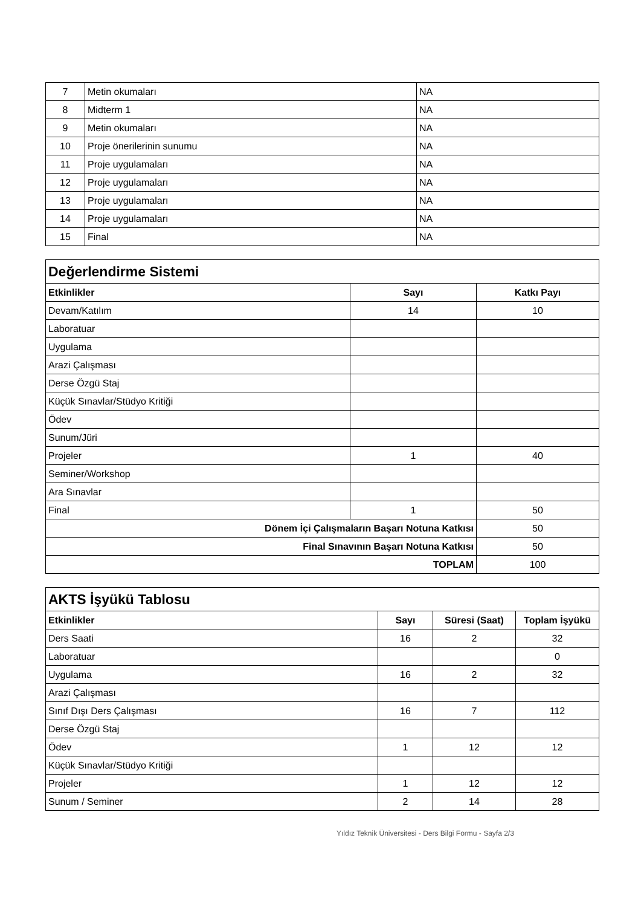| 7 | Metin okumaları | NA |
| 8 | Midterm 1 | NA |
| 9 | Metin okumaları | NA |
| 10 | Proje önerilerinin sunumu | NA |
| 11 | Proje uygulamaları | NA |
| 12 | Proje uygulamaları | NA |
| 13 | Proje uygulamaları | NA |
| 14 | Proje uygulamaları | NA |
| 15 | Final | NA |
| Değerlendirme Sistemi | | |
| Etkinlikler | Sayı | Katkı Payı |
| Devam/Katılım | 14 | 10 |
| Laboratuar | | |
| Uygulama | | |
| Arazi Çalışması | | |
| Derse Özgü Staj | | |
| Küçük Sınavlar/Stüdyo Kritiği | | |
| Ödev | | |
| Sunum/Jüri | | |
| Projeler | 1 | 40 |
| Seminer/Workshop | | |
| Ara Sınavlar | | |
| Final | 1 | 50 |
| Dönem İçi Çalışmaların Başarı Notuna Katkısı | | 50 |
| Final Sınavının Başarı Notuna Katkısı | | 50 |
| TOPLAM | | 100 |
| AKTS İşyükü Tablosu | | | |
| Etkinlikler | Sayı | Süresi (Saat) | Toplam İşyükü |
| Ders Saati | 16 | 2 | 32 |
| Laboratuar | | | 0 |
| Uygulama | 16 | 2 | 32 |
| Arazi Çalışması | | | |
| Sınıf Dışı Ders Çalışması | 16 | 7 | 112 |
| Derse Özgü Staj | | | |
| Ödev | 1 | 12 | 12 |
| Küçük Sınavlar/Stüdyo Kritiği | | | |
| Projeler | 1 | 12 | 12 |
| Sunum / Seminer | 2 | 14 | 28 |
Yıldız Teknik Üniversitesi - Ders Bilgi Formu - Sayfa 2/3